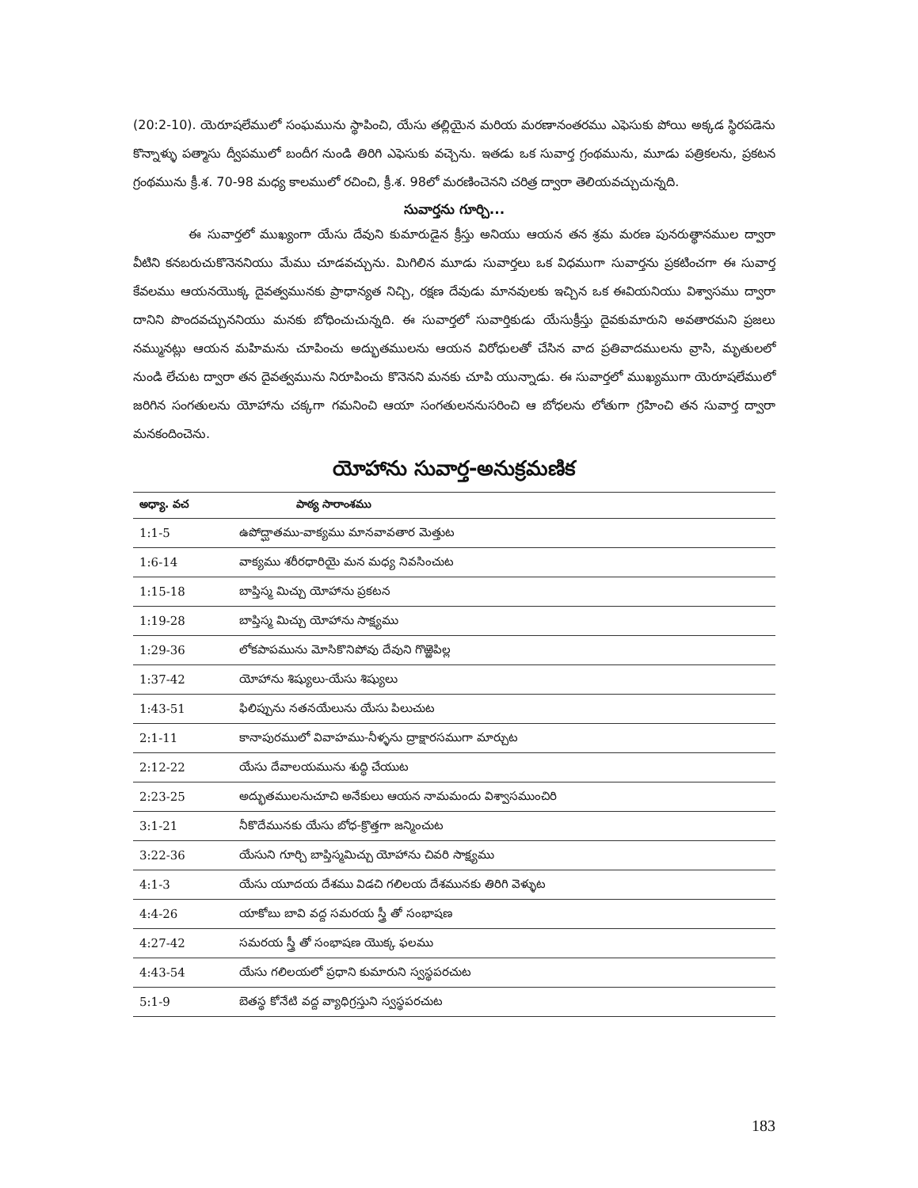(20:2-10). యెరూషలేములో సంఘమును స్థాపించి, యేసు తల్లియైన మరియ మరణానంతరము ఎఫెసుకు పోయి అక్కడ స్థిరపడెను కొన్నాళ్ళు పత్మాసు ద్వీపములో బందీగ నుండి తిరిగి ఎఫెసుకు వచ్చెను. ఇతడు ఒక సువార్త గ్రంథమును, మూడు పత్రికలను, ప్రకటన గ్రంథమును క్రీ.శ. 70-98 మధ్య కాలములో రచించి, క్రీ.శ. 98లో మరణించెనని చరిత్ర ద్వారా తెలియవచ్చుచున్నది.
సువార్తను గూర్చి...
ఈ సువార్తలో ముఖ్యంగా యేసు దేవుని కుమారుడైన క్రీస్తు అనియు ఆయన తన శ్రమ మరణ పునరుత్థానముల ద్వారా వీటిని కనబరుచుకొనెననియు మేము చూడవచ్చును. మిగిలిన మూడు సువార్తలు ఒక విధముగా సువార్తను ప్రకటించగా ఈ సువార్త కేవలము ఆయనయొక్క దైవత్వమునకు ప్రాధాన్యత నిచ్చి, రక్షణ దేవుడు మానవులకు ఇచ్చిన ఒక ఈవియనియు విశ్వాసము ద్వారా దానిని పొందవచ్చుననియు మనకు బోధించుచున్నది. ఈ సువార్తలో సువార్తికుడు యేసుక్రీస్తు దైవకుమారుని అవతారమని ప్రజలు నమ్మునట్లు ఆయన మహిమను చూపించు అద్భుతములను ఆయన విరోధులతో చేసిన వాద ప్రతివాదములను వ్రాసి, మృతులలో నుండి లేచుట ద్వారా తన దైవత్వమును నిరూపించు కొనెనని మనకు చూపి యున్నాడు. ఈ సువార్తలో ముఖ్యముగా యెరూషలేములో జరిగిన సంగతులను యోహాను చక్కగా గమనించి ఆయా సంగతులననుసరించి ఆ బోధలను లోతుగా గ్రహించి తన సువార్త ద్వారా మనకందించెను.
యోహాను సువార్త-అనుక్రమణిక
| అధ్యా. వచ | పాఠ్య సారాంశము |
| --- | --- |
| 1:1-5 | ఉపోద్ఘాతము-వాక్యము మానవావతార మెత్తుట |
| 1:6-14 | వాక్యము శరీరధారియై మన మధ్య నివసించుట |
| 1:15-18 | బాప్తిస్మ మిచ్చు యోహాను ప్రకటన |
| 1:19-28 | బాప్తిస్మ మిచ్చు యోహాను సాక్ష్యము |
| 1:29-36 | లోకపాపమును మోసికొనిపోవు దేవుని గొఱ్ఱెపిల్ల |
| 1:37-42 | యోహాను శిష్యులు-యేసు శిష్యులు |
| 1:43-51 | ఫిలిప్పును నతనయేలును యేసు పిలుచుట |
| 2:1-11 | కానాపురములో వివాహము-నీళ్ళను ద్రాక్షారసముగా మార్చుట |
| 2:12-22 | యేసు దేవాలయమును శుద్ధి చేయుట |
| 2:23-25 | అద్భుతములనుచూచి అనేకులు ఆయన నామమందు విశ్వాసముంచిరి |
| 3:1-21 | నీకొదేమునకు యేసు బోధ-క్రొత్తగా జన్మించుట |
| 3:22-36 | యేసుని గూర్చి బాప్తిస్మమిచ్చు యోహాను చివరి సాక్ష్యము |
| 4:1-3 | యేసు యూదయ దేశము విడచి గలిలయ దేశమునకు తిరిగి వెళ్ళుట |
| 4:4-26 | యాకోబు బావి వద్ద సమరయ స్త్రీ తో సంభాషణ |
| 4:27-42 | సమరయ స్త్రీ తో సంభాషణ యొక్క ఫలము |
| 4:43-54 | యేసు గలిలయలో ప్రధాని కుమారుని స్వస్థపరచుట |
| 5:1-9 | బెతస్థ కోనేటి వద్ద వ్యాధిగ్రస్తుని స్వస్థపరచుట |
183